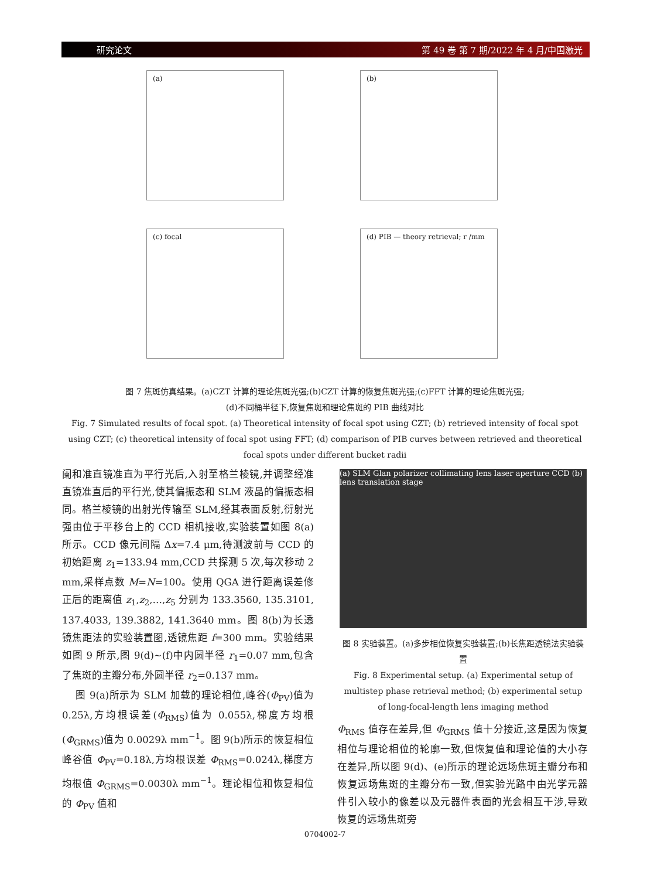研究论文 第 49 卷 第 7 期/2022 年 4 月/中国激光
(a)
(b)
(c) focal
(d) PIB — theory retrieval; r /mm
图 7 焦斑仿真结果。(a)CZT 计算的理论焦斑光强;(b)CZT 计算的恢复焦斑光强;(c)FFT 计算的理论焦斑光强;
(d)不同桶半径下,恢复焦斑和理论焦斑的 PIB 曲线对比
Fig. 7 Simulated results of focal spot. (a) Theoretical intensity of focal spot using CZT; (b) retrieved intensity of focal spot using CZT; (c) theoretical intensity of focal spot using FFT; (d) comparison of PIB curves between retrieved and theoretical focal spots under different bucket radii
阑和准直镜准直为平行光后,入射至格兰棱镜,并调整经准直镜准直后的平行光,使其偏振态和 SLM 液晶的偏振态相同。格兰棱镜的出射光传输至 SLM,经其表面反射,衍射光强由位于平移台上的 CCD 相机接收,实验装置如图 8(a)所示。CCD 像元间隔 Δx=7.4 μm,待测波前与 CCD 的初始距离 z<sub>1</sub>=133.94 mm,CCD 共探测 5 次,每次移动 2 mm,采样点数 M=N=100。使用 QGA 进行距离误差修正后的距离值 z<sub>1</sub>,z<sub>2</sub>,…,z<sub>5</sub> 分别为 133.3560, 135.3101, 137.4033, 139.3882, 141.3640 mm。图 8(b)为长透镜焦距法的实验装置图,透镜焦距 f=300 mm。实验结果如图 9 所示,图 9(d)~(f)中内圆半径 r<sub>1</sub>=0.07 mm,包含了焦斑的主瓣分布,外圆半径 r<sub>2</sub>=0.137 mm。
图 9(a)所示为 SLM 加载的理论相位,峰谷(Φ<sub>PV</sub>)值为 0.25λ,方均根误差(Φ<sub>RMS</sub>)值为 0.055λ,梯度方均根(Φ<sub>GRMS</sub>)值为 0.0029λ mm<sup>−1</sup>。图 9(b)所示的恢复相位峰谷值 Φ<sub>PV</sub>=0.18λ,方均根误差 Φ<sub>RMS</sub>=0.024λ,梯度方均根值 Φ<sub>GRMS</sub>=0.0030λ mm<sup>−1</sup>。理论相位和恢复相位的 Φ<sub>PV</sub> 值和
(a) SLM Glan polarizer collimating lens laser aperture CCD (b) lens translation stage
图 8 实验装置。(a)多步相位恢复实验装置;(b)长焦距透镜法实验装置
Fig. 8 Experimental setup. (a) Experimental setup of multistep phase retrieval method; (b) experimental setup of long-focal-length lens imaging method
Φ<sub>RMS</sub> 值存在差异,但 Φ<sub>GRMS</sub> 值十分接近,这是因为恢复相位与理论相位的轮廓一致,但恢复值和理论值的大小存在差异,所以图 9(d)、(e)所示的理论远场焦斑主瓣分布和恢复远场焦斑的主瓣分布一致,但实验光路中由光学元器件引入较小的像差以及元器件表面的光会相互干涉,导致恢复的远场焦斑旁
0704002-7